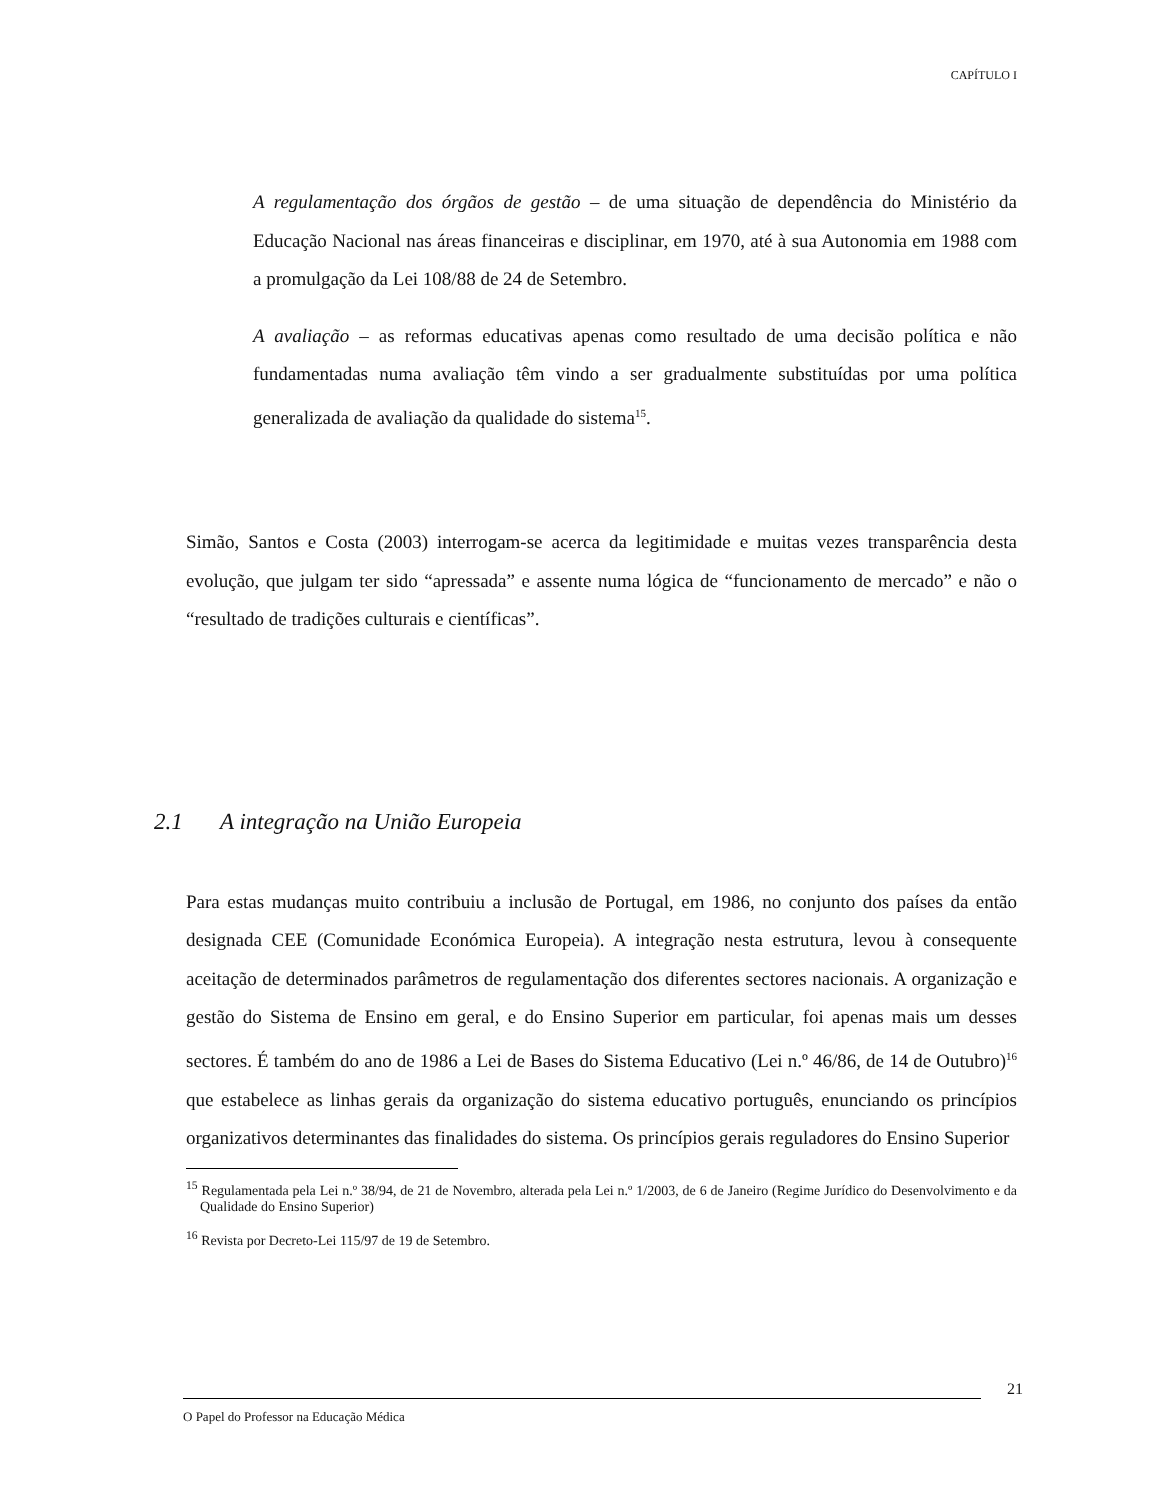CAPÍTULO I
A regulamentação dos órgãos de gestão – de uma situação de dependência do Ministério da Educação Nacional nas áreas financeiras e disciplinar, em 1970, até à sua Autonomia em 1988 com a promulgação da Lei 108/88 de 24 de Setembro.
A avaliação – as reformas educativas apenas como resultado de uma decisão política e não fundamentadas numa avaliação têm vindo a ser gradualmente substituídas por uma política generalizada de avaliação da qualidade do sistema<sup>15</sup>.
Simão, Santos e Costa (2003) interrogam-se acerca da legitimidade e muitas vezes transparência desta evolução, que julgam ter sido “apressada” e assente numa lógica de “funcionamento de mercado” e não o “resultado de tradições culturais e científicas”.
2.1 A integração na União Europeia
Para estas mudanças muito contribuiu a inclusão de Portugal, em 1986, no conjunto dos países da então designada CEE (Comunidade Económica Europeia). A integração nesta estrutura, levou à consequente aceitação de determinados parâmetros de regulamentação dos diferentes sectores nacionais. A organização e gestão do Sistema de Ensino em geral, e do Ensino Superior em particular, foi apenas mais um desses sectores. É também do ano de 1986 a Lei de Bases do Sistema Educativo (Lei n.º 46/86, de 14 de Outubro)<sup>16</sup> que estabelece as linhas gerais da organização do sistema educativo português, enunciando os princípios organizativos determinantes das finalidades do sistema. Os princípios gerais reguladores do Ensino Superior
<sup>15</sup> Regulamentada pela Lei n.º 38/94, de 21 de Novembro, alterada pela Lei n.º 1/2003, de 6 de Janeiro (Regime Jurídico do Desenvolvimento e da Qualidade do Ensino Superior)
<sup>16</sup> Revista por Decreto-Lei 115/97 de 19 de Setembro.
21
O Papel do Professor na Educação Médica